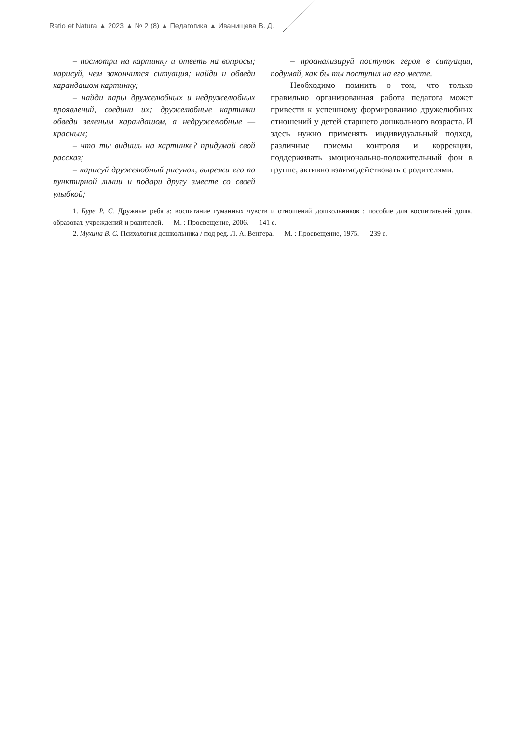Ratio et Natura ▲ 2023 ▲ № 2 (8) ▲ Педагогика ▲ Иванищева В. Д.
– посмотри на картинку и ответь на вопросы; нарисуй, чем закончится ситуация; найди и обведи карандашом картинку;
– найди пары дружелюбных и недружелюбных проявлений, соедини их; дружелюбные картинки обведи зеленым карандашом, а недружелюбные — красным;
– что ты видишь на картинке? придумай свой рассказ;
– нарисуй дружелюбный рисунок, вырежи его по пунктирной линии и подари другу вместе со своей улыбкой;
– проанализируй поступок героя в ситуации, подумай, как бы ты поступил на его месте.
Необходимо помнить о том, что только правильно организованная работа педагога может привести к успешному формированию дружелюбных отношений у детей старшего дошкольного возраста. И здесь нужно применять индивидуальный подход, различные приемы контроля и коррекции, поддерживать эмоционально-положительный фон в группе, активно взаимодействовать с родителями.
1. Буре Р. С. Дружные ребята: воспитание гуманных чувств и отношений дошкольников : пособие для воспитателей дошк. образоват. учреждений и родителей. — М. : Просвещение, 2006. — 141 с.
2. Мухина В. С. Психология дошкольника / под ред. Л. А. Венгера. — М. : Просвещение, 1975. — 239 с.